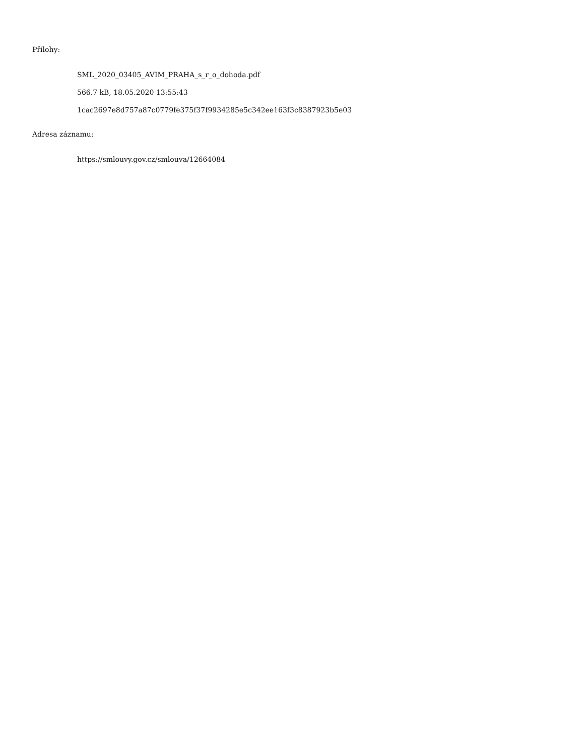Přílohy:
SML_2020_03405_AVIM_PRAHA_s_r_o_dohoda.pdf
566.7 kB, 18.05.2020 13:55:43
1cac2697e8d757a87c0779fe375f37f9934285e5c342ee163f3c8387923b5e03
Adresa záznamu:
https://smlouvy.gov.cz/smlouva/12664084